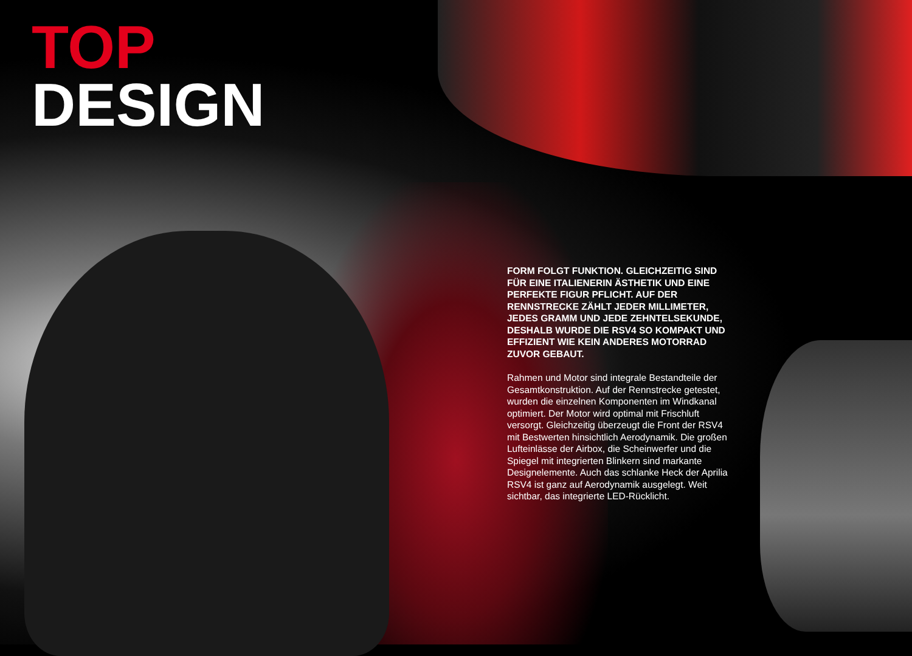TOP
DESIGN
FORM FOLGT FUNKTION. GLEICHZEITIG SIND FÜR EINE ITALIENERIN ÄSTHETIK UND EINE PERFEKTE FIGUR PFLICHT. AUF DER RENNSTRECKE ZÄHLT JEDER MILLIMETER, JEDES GRAMM UND JEDE ZEHNTELSEKUNDE, DESHALB WURDE DIE RSV4 SO KOMPAKT UND EFFIZIENT WIE KEIN ANDERES MOTORRAD ZUVOR GEBAUT.
Rahmen und Motor sind integrale Bestandteile der Gesamtkonstruktion. Auf der Rennstrecke getestet, wurden die einzelnen Komponenten im Windkanal optimiert. Der Motor wird optimal mit Frischluft versorgt. Gleichzeitig überzeugt die Front der RSV4 mit Bestwerten hinsichtlich Aerodynamik. Die großen Lufteinlässe der Airbox, die Scheinwerfer und die Spiegel mit integrierten Blinkern sind markante Designelemente. Auch das schlanke Heck der Aprilia RSV4 ist ganz auf Aerodynamik ausgelegt. Weit sichtbar, das integrierte LED-Rücklicht.